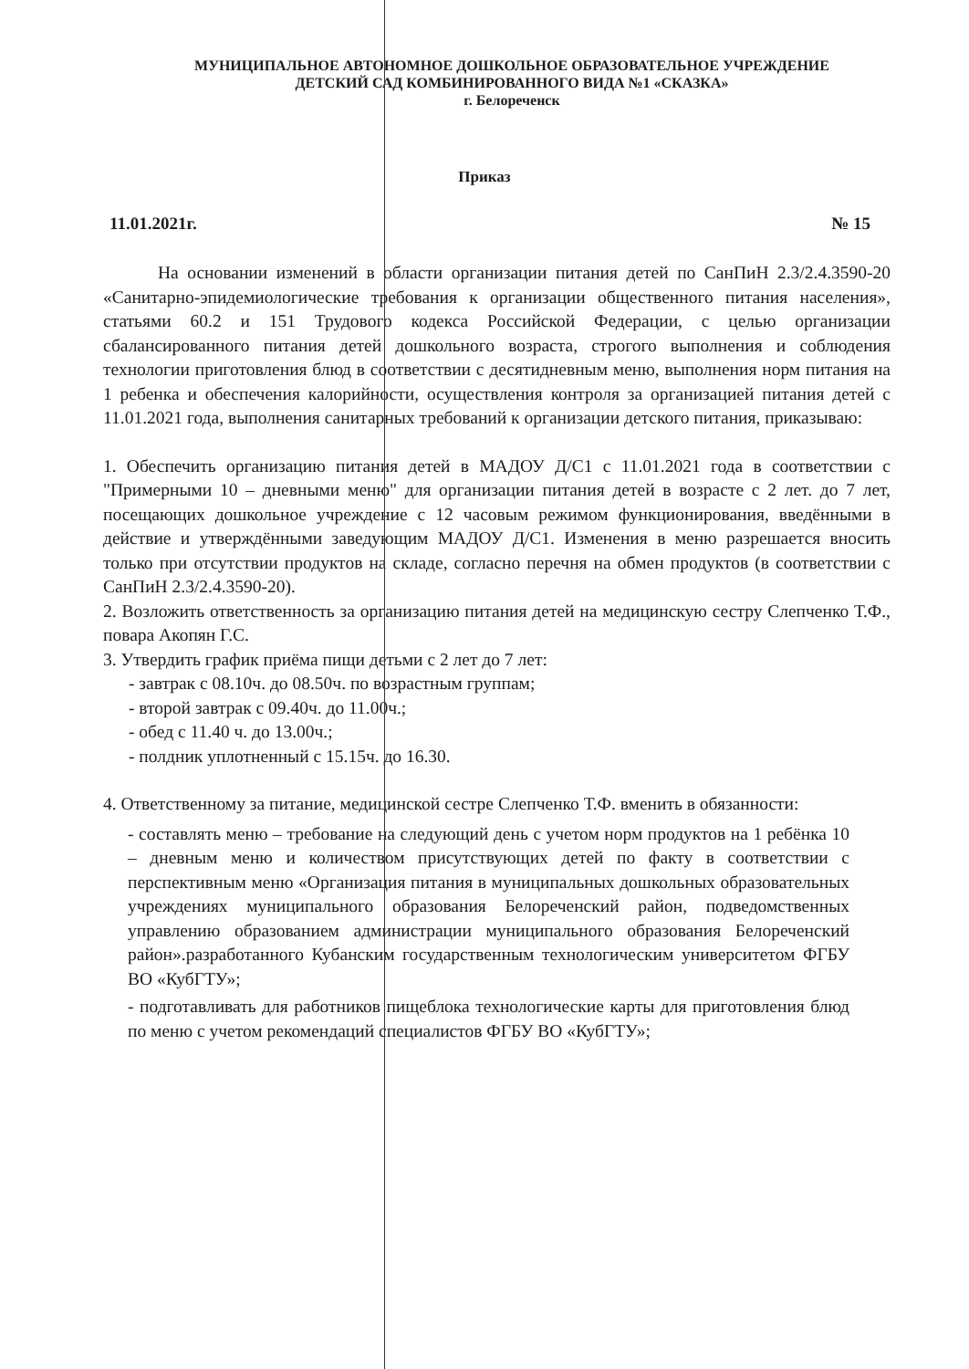МУНИЦИПАЛЬНОЕ АВТОНОМНОЕ ДОШКОЛЬНОЕ ОБРАЗОВАТЕЛЬНОЕ УЧРЕЖДЕНИЕ
ДЕТСКИЙ САД КОМБИНИРОВАННОГО ВИДА №1 «СКАЗКА»
г. Белореченск
Приказ
11.01.2021г. № 15
На основании изменений в области организации питания детей по СанПиН 2.3/2.4.3590-20 «Санитарно-эпидемиологические требования к организации общественного питания населения», статьями 60.2 и 151 Трудового кодекса Российской Федерации, с целью организации сбалансированного питания детей дошкольного возраста, строгого выполнения и соблюдения технологии приготовления блюд в соответствии с десятидневным меню, выполнения норм питания на 1 ребенка и обеспечения калорийности, осуществления контроля за организацией питания детей с 11.01.2021 года, выполнения санитарных требований к организации детского питания, приказываю:
1. Обеспечить организацию питания детей в МАДОУ Д/С1 с 11.01.2021 года в соответствии с "Примерными 10 – дневными меню" для организации питания детей в возрасте с 2 лет. до 7 лет, посещающих дошкольное учреждение с 12 часовым режимом функционирования, введёнными в действие и утверждёнными заведующим МАДОУ Д/С1. Изменения в меню разрешается вносить только при отсутствии продуктов на складе, согласно перечня на обмен продуктов (в соответствии с СанПиН 2.3/2.4.3590-20).
2. Возложить ответственность за организацию питания детей на медицинскую сестру Слепченко Т.Ф., повара Акопян Г.С.
3. Утвердить график приёма пищи детьми с 2 лет до 7 лет:
- завтрак с 08.10ч. до 08.50ч. по возрастным группам;
- второй завтрак с 09.40ч. до 11.00ч.;
- обед с 11.40 ч. до 13.00ч.;
- полдник уплотненный с 15.15ч. до 16.30.
4. Ответственному за питание, медицинской сестре Слепченко Т.Ф. вменить в обязанности:
- составлять меню – требование на следующий день с учетом норм продуктов на 1 ребёнка 10 – дневным меню и количеством присутствующих детей по факту в соответствии с перспективным меню «Организация питания в муниципальных дошкольных образовательных учреждениях муниципального образования Белореченский район, подведомственных управлению образованием администрации муниципального образования Белореченский район».разработанного Кубанским государственным технологическим университетом ФГБУ ВО «КубГТУ»;
- подготавливать для работников пищеблока технологические карты для приготовления блюд по меню с учетом рекомендаций специалистов ФГБУ ВО «КубГТУ»;